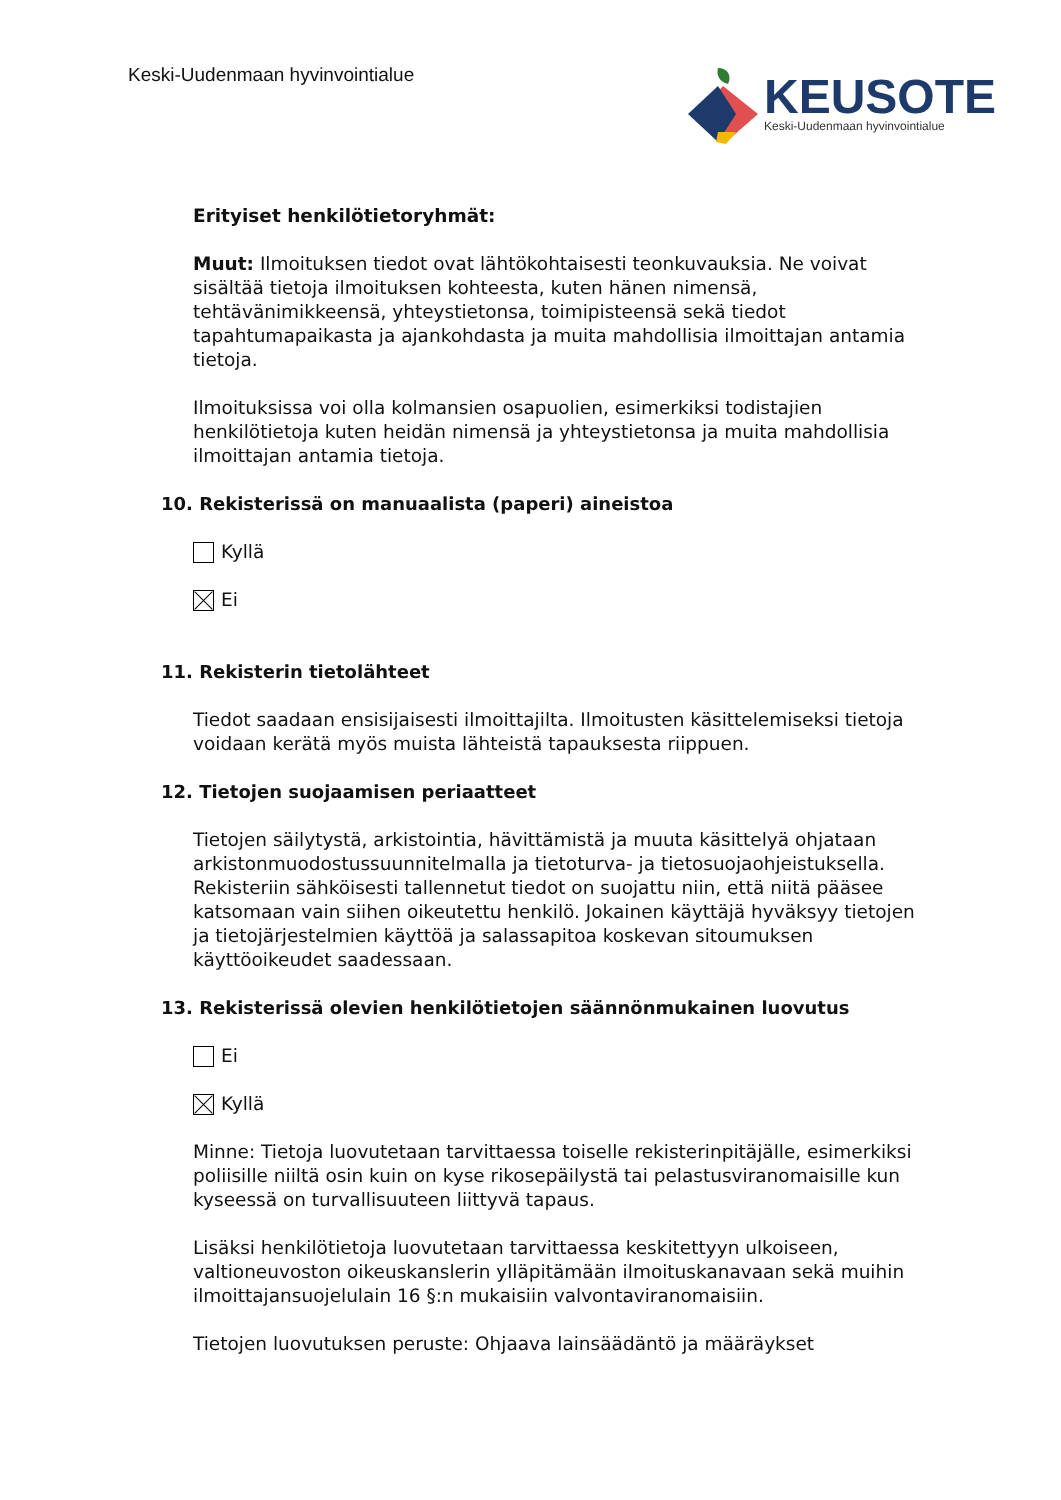Keski-Uudenmaan hyvinvointialue
KEUSOTE
Keski-Uudenmaan hyvinvointialue
Erityiset henkilötietoryhmät:
Muut: Ilmoituksen tiedot ovat lähtökohtaisesti teonkuvauksia. Ne voivat sisältää tietoja ilmoituksen kohteesta, kuten hänen nimensä, tehtävänimikkeensä, yhteystietonsa, toimipisteensä sekä tiedot tapahtumapaikasta ja ajankohdasta ja muita mahdollisia ilmoittajan antamia tietoja.
Ilmoituksissa voi olla kolmansien osapuolien, esimerkiksi todistajien henkilötietoja kuten heidän nimensä ja yhteystietonsa ja muita mahdollisia ilmoittajan antamia tietoja.
10. Rekisterissä on manuaalista (paperi) aineistoa
Kyllä
Ei
11. Rekisterin tietolähteet
Tiedot saadaan ensisijaisesti ilmoittajilta. Ilmoitusten käsittelemiseksi tietoja voidaan kerätä myös muista lähteistä tapauksesta riippuen.
12. Tietojen suojaamisen periaatteet
Tietojen säilytystä, arkistointia, hävittämistä ja muuta käsittelyä ohjataan arkistonmuodostussuunnitelmalla ja tietoturva- ja tietosuojaohjeistuksella. Rekisteriin sähköisesti tallennetut tiedot on suojattu niin, että niitä pääsee katsomaan vain siihen oikeutettu henkilö. Jokainen käyttäjä hyväksyy tietojen ja tietojärjestelmien käyttöä ja salassapitoa koskevan sitoumuksen käyttöoikeudet saadessaan.
13. Rekisterissä olevien henkilötietojen säännönmukainen luovutus
Ei
Kyllä
Minne: Tietoja luovutetaan tarvittaessa toiselle rekisterinpitäjälle, esimerkiksi poliisille niiltä osin kuin on kyse rikosepäilystä tai pelastusviranomaisille kun kyseessä on turvallisuuteen liittyvä tapaus.
Lisäksi henkilötietoja luovutetaan tarvittaessa keskitettyyn ulkoiseen, valtioneuvoston oikeuskanslerin ylläpitämään ilmoituskanavaan sekä muihin ilmoittajansuojelulain 16 §:n mukaisiin valvontaviranomaisiin.
Tietojen luovutuksen peruste: Ohjaava lainsäädäntö ja määräykset